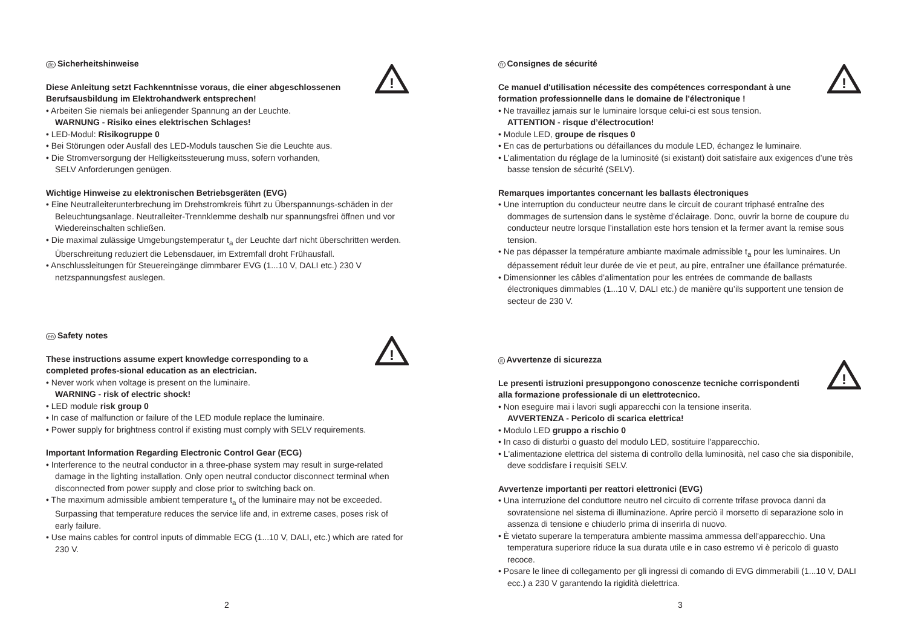!
de Sicherheitshinweise
Diese Anleitung setzt Fachkenntnisse voraus, die einer abgeschlossenen
Berufsausbildung im Elektrohandwerk entsprechen!
• Arbeiten Sie niemals bei anliegender Spannung an der Leuchte.
WARNUNG - Risiko eines elektrischen Schlages!
• LED-Modul: Risikogruppe 0
• Bei Störungen oder Ausfall des LED-Moduls tauschen Sie die Leuchte aus.
• Die Stromversorgung der Helligkeitssteuerung muss, sofern vorhanden,
SELV Anforderungen genügen.
Wichtige Hinweise zu elektronischen Betriebsgeräten (EVG)
• Eine Neutralleiterunterbrechung im Drehstromkreis führt zu Überspannungs-schäden in der Beleuchtungsanlage. Neutralleiter-Trennklemme deshalb nur spannungsfrei öffnen und vor Wiedereinschalten schließen.
• Die maximal zulässige Umgebungstemperatur t<sub>a</sub> der Leuchte darf nicht überschritten werden. Überschreitung reduziert die Lebensdauer, im Extremfall droht Frühausfall.
• Anschlussleitungen für Steuereingänge dimmbarer EVG (1...10 V, DALI etc.) 230 V netzspannungsfest auslegen.
!
en Safety notes
These instructions assume expert knowledge corresponding to a
completed profes-sional education as an electrician.
• Never work when voltage is present on the luminaire.
WARNING - risk of electric shock!
• LED module risk group 0
• In case of malfunction or failure of the LED module replace the luminaire.
• Power supply for brightness control if existing must comply with SELV requirements.
Important Information Regarding Electronic Control Gear (ECG)
• Interference to the neutral conductor in a three-phase system may result in surge-related damage in the lighting installation. Only open neutral conductor disconnect terminal when disconnected from power supply and close prior to switching back on.
• The maximum admissible ambient temperature t<sub>a</sub> of the luminaire may not be exceeded. Surpassing that temperature reduces the service life and, in extreme cases, poses risk of early failure.
• Use mains cables for control inputs of dimmable ECG (1...10 V, DALI, etc.) which are rated for 230 V.
2
!
fr Consignes de sécurité
Ce manuel d'utilisation nécessite des compétences correspondant à une
formation professionnelle dans le domaine de l'électronique !
• Ne travaillez jamais sur le luminaire lorsque celui-ci est sous tension.
ATTENTION - risque d’électrocution!
• Module LED, groupe de risques 0
• En cas de perturbations ou défaillances du module LED, échangez le luminaire.
• L’alimentation du réglage de la luminosité (si existant) doit satisfaire aux exigences d’une très basse tension de sécurité (SELV).
Remarques importantes concernant les ballasts électroniques
• Une interruption du conducteur neutre dans le circuit de courant triphasé entraîne des dommages de surtension dans le système d’éclairage. Donc, ouvrir la borne de coupure du conducteur neutre lorsque l’installation este hors tension et la fermer avant la remise sous tension.
• Ne pas dépasser la température ambiante maximale admissible t<sub>a</sub> pour les luminaires. Un dépassement réduit leur durée de vie et peut, au pire, entraîner une éfaillance prématurée.
• Dimensionner les câbles d’alimentation pour les entrées de commande de ballasts électroniques dimmables (1...10 V, DALI etc.) de manière qu’ils supportent une tension de secteur de 230 V.
!
it Avvertenze di sicurezza
Le presenti istruzioni presuppongono conoscenze tecniche corrispondenti
alla formazione professionale di un elettrotecnico.
• Non eseguire mai i lavori sugli apparecchi con la tensione inserita.
AVVERTENZA - Pericolo di scarica elettrica!
• Modulo LED gruppo a rischio 0
• In caso di disturbi o guasto del modulo LED, sostituire l'apparecchio.
• L'alimentazione elettrica del sistema di controllo della luminosità, nel caso che sia disponibile, deve soddisfare i requisiti SELV.
Avvertenze importanti per reattori elettronici (EVG)
• Una interruzione del conduttore neutro nel circuito di corrente trifase provoca danni da sovratensione nel sistema di illuminazione. Aprire perciò il morsetto di separazione solo in assenza di tensione e chiuderlo prima di inserirla di nuovo.
• È vietato superare la temperatura ambiente massima ammessa dell'apparecchio. Una temperatura superiore riduce la sua durata utile e in caso estremo vi è pericolo di guasto recoce.
• Posare le linee di collegamento per gli ingressi di comando di EVG dimmerabili (1...10 V, DALI ecc.) a 230 V garantendo la rigidità dielettrica.
3